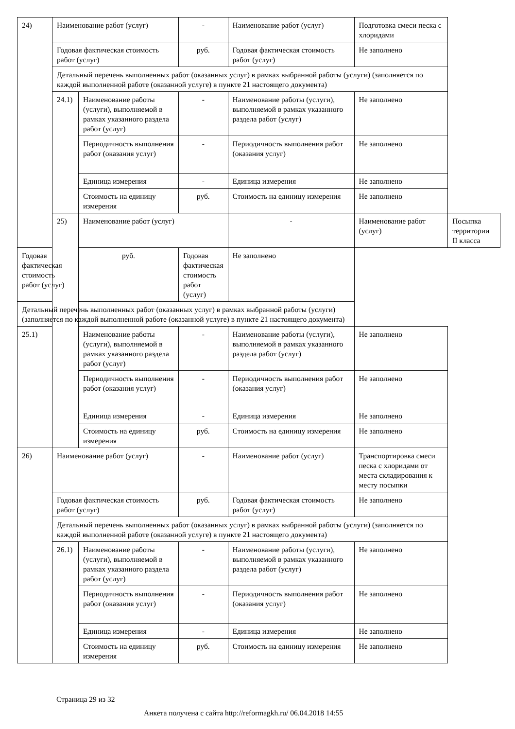| 24) | Наименование работ (услуг) | | - | Наименование работ (услуг) | Подготовка смеси песка с хлоридами | |
| | Годовая фактическая стоимость работ (услуг) | | руб. | Годовая фактическая стоимость работ (услуг) | Не заполнено | |
| | Детальный перечень выполненных работ (оказанных услуг) в рамках выбранной работы (услуги) (заполняется по каждой выполненной работе (оказанной услуге) в пункте 21 настоящего документа) | | | | | |
| | 24.1) | Наименование работы (услуги), выполняемой в рамках указанного раздела работ (услуг) | - | Наименование работы (услуги), выполняемой в рамках указанного раздела работ (услуг) | Не заполнено | |
| | | Периодичность выполнения работ (оказания услуг) | - | Периодичность выполнения работ (оказания услуг) | Не заполнено | |
| | | Единица измерения | - | Единица измерения | Не заполнено | |
| | | Стоимость на единицу измерения | руб. | Стоимость на единицу измерения | Не заполнено | |
| | 25) | Наименование работ (услуг) | | - | Наименование работ (услуг) | Посыпка территории II класса |
| Годовая фактическая стоимость работ (услуг) | | руб. | Годовая фактическая стоимость работ (услуг) | Не заполнено | | |
| Детальный перечень выполненных работ (оказанных услуг) в рамках выбранной работы (услуги) (заполняется по каждой выполненной работе (оказанной услуге) в пункте 21 настоящего документа) | | | | | | |
| 25.1) | | Наименование работы (услуги), выполняемой в рамках указанного раздела работ (услуг) | - | Наименование работы (услуги), выполняемой в рамках указанного раздела работ (услуг) | Не заполнено | |
| | | Периодичность выполнения работ (оказания услуг) | - | Периодичность выполнения работ (оказания услуг) | Не заполнено | |
| | | Единица измерения | - | Единица измерения | Не заполнено | |
| | | Стоимость на единицу измерения | руб. | Стоимость на единицу измерения | Не заполнено | |
| 26) | Наименование работ (услуг) | | - | Наименование работ (услуг) | Транспортировка смеси песка с хлоридами от места складирования к месту посыпки | |
| | Годовая фактическая стоимость работ (услуг) | | руб. | Годовая фактическая стоимость работ (услуг) | Не заполнено | |
| | Детальный перечень выполненных работ (оказанных услуг) в рамках выбранной работы (услуги) (заполняется по каждой выполненной работе (оказанной услуге) в пункте 21 настоящего документа) | | | | | |
| | 26.1) | Наименование работы (услуги), выполняемой в рамках указанного раздела работ (услуг) | - | Наименование работы (услуги), выполняемой в рамках указанного раздела работ (услуг) | Не заполнено | |
| | | Периодичность выполнения работ (оказания услуг) | - | Периодичность выполнения работ (оказания услуг) | Не заполнено | |
| | | Единица измерения | - | Единица измерения | Не заполнено | |
| | | Стоимость на единицу измерения | руб. | Стоимость на единицу измерения | Не заполнено | |
Страница 29 из 32
Анкета получена с сайта http://reformagkh.ru/ 06.04.2018 14:55